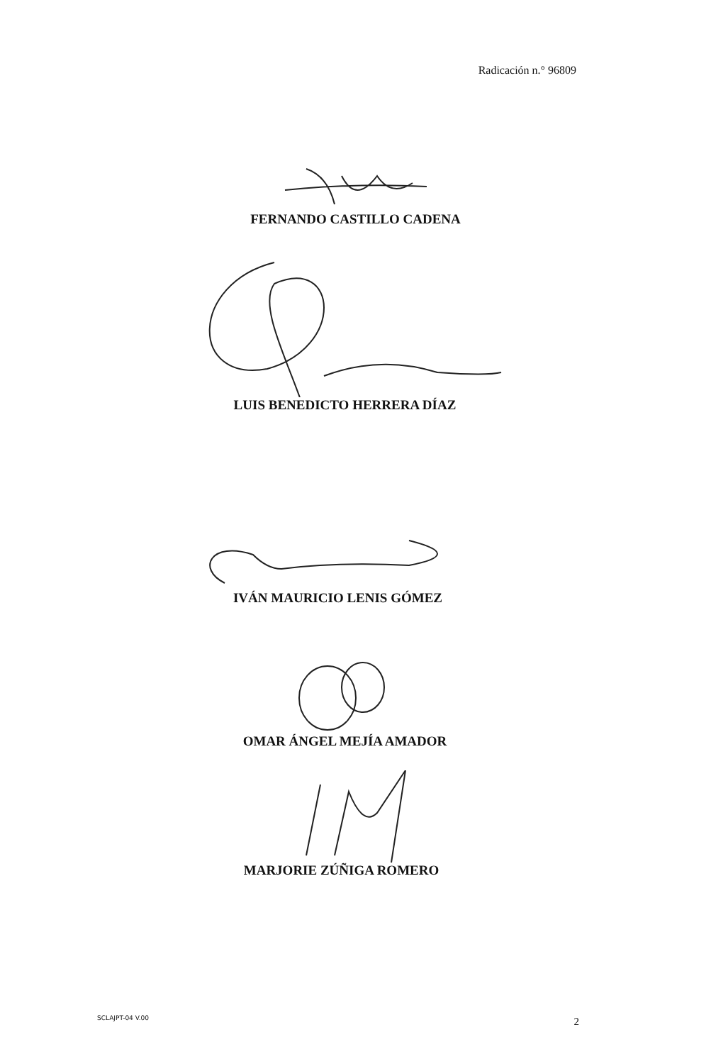Radicación n.° 96809
FERNANDO CASTILLO CADENA
LUIS BENEDICTO HERRERA DÍAZ
IVÁN MAURICIO LENIS GÓMEZ
OMAR ÁNGEL MEJÍA AMADOR
MARJORIE ZÚÑIGA ROMERO
SCLAJPT-04 V.00 2